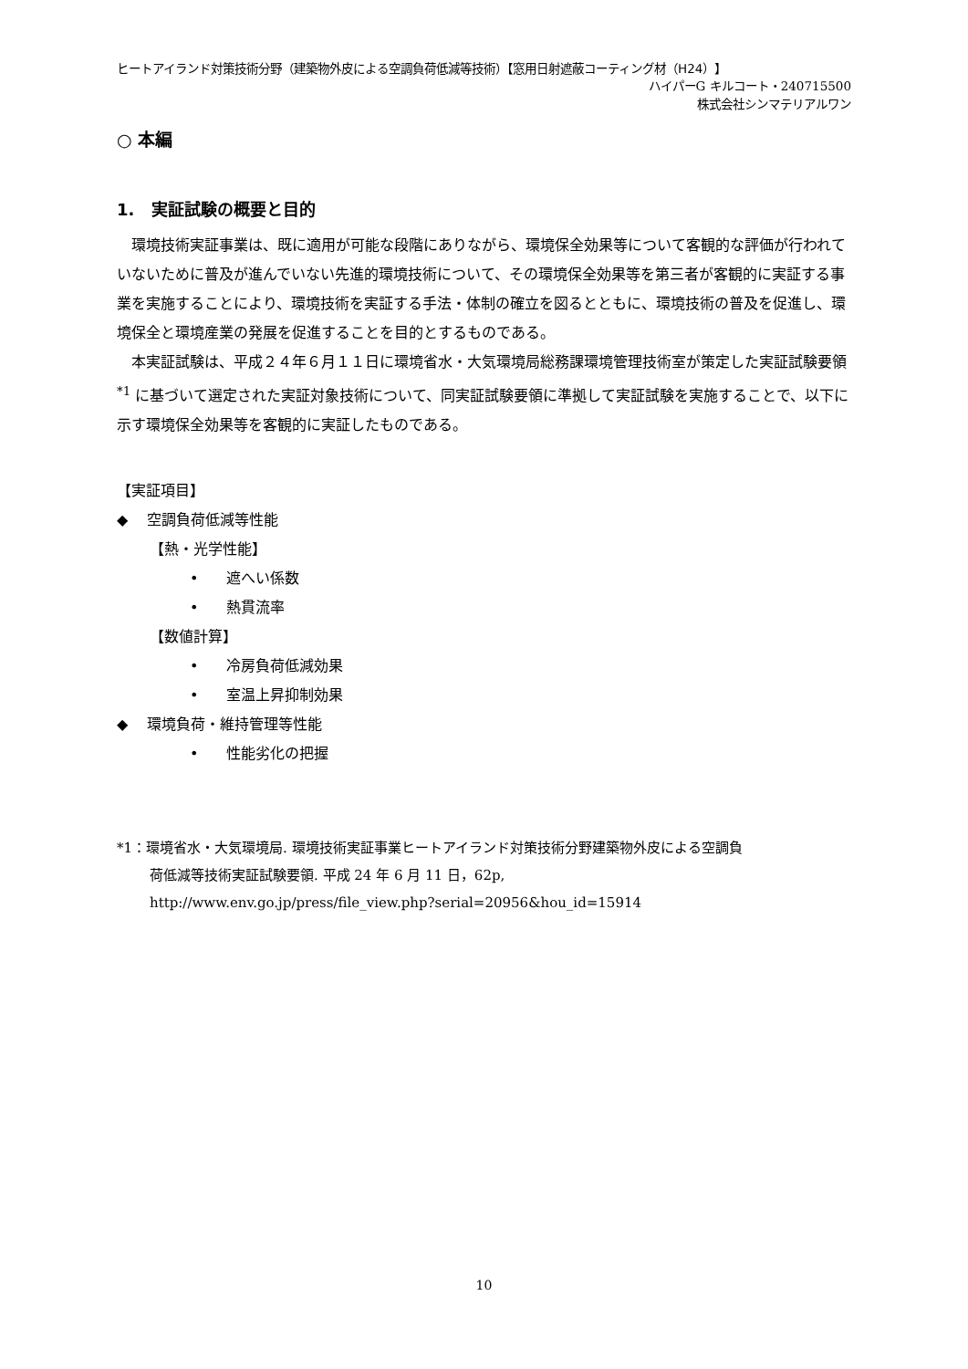ヒートアイランド対策技術分野（建築物外皮による空調負荷低減等技術）【窓用日射遮蔽コーティング材（H24）】
ハイパーG キルコート・240715500
株式会社シンマテリアルワン
○ 本編
1. 実証試験の概要と目的
環境技術実証事業は、既に適用が可能な段階にありながら、環境保全効果等について客観的な評価が行われていないために普及が進んでいない先進的環境技術について、その環境保全効果等を第三者が客観的に実証する事業を実施することにより、環境技術を実証する手法・体制の確立を図るとともに、環境技術の普及を促進し、環境保全と環境産業の発展を促進することを目的とするものである。
本実証試験は、平成２４年６月１１日に環境省水・大気環境局総務課環境管理技術室が策定した実証試験要領<sup>*1</sup> に基づいて選定された実証対象技術について、同実証試験要領に準拠して実証試験を実施することで、以下に示す環境保全効果等を客観的に実証したものである。
【実証項目】
◆ 空調負荷低減等性能
【熱・光学性能】
• 遮へい係数
• 熱貫流率
【数値計算】
• 冷房負荷低減効果
• 室温上昇抑制効果
◆ 環境負荷・維持管理等性能
• 性能劣化の把握
*1：環境省水・大気環境局. 環境技術実証事業ヒートアイランド対策技術分野建築物外皮による空調負
荷低減等技術実証試験要領. 平成 24 年 6 月 11 日，62p,
http://www.env.go.jp/press/file_view.php?serial=20956&hou_id=15914
10